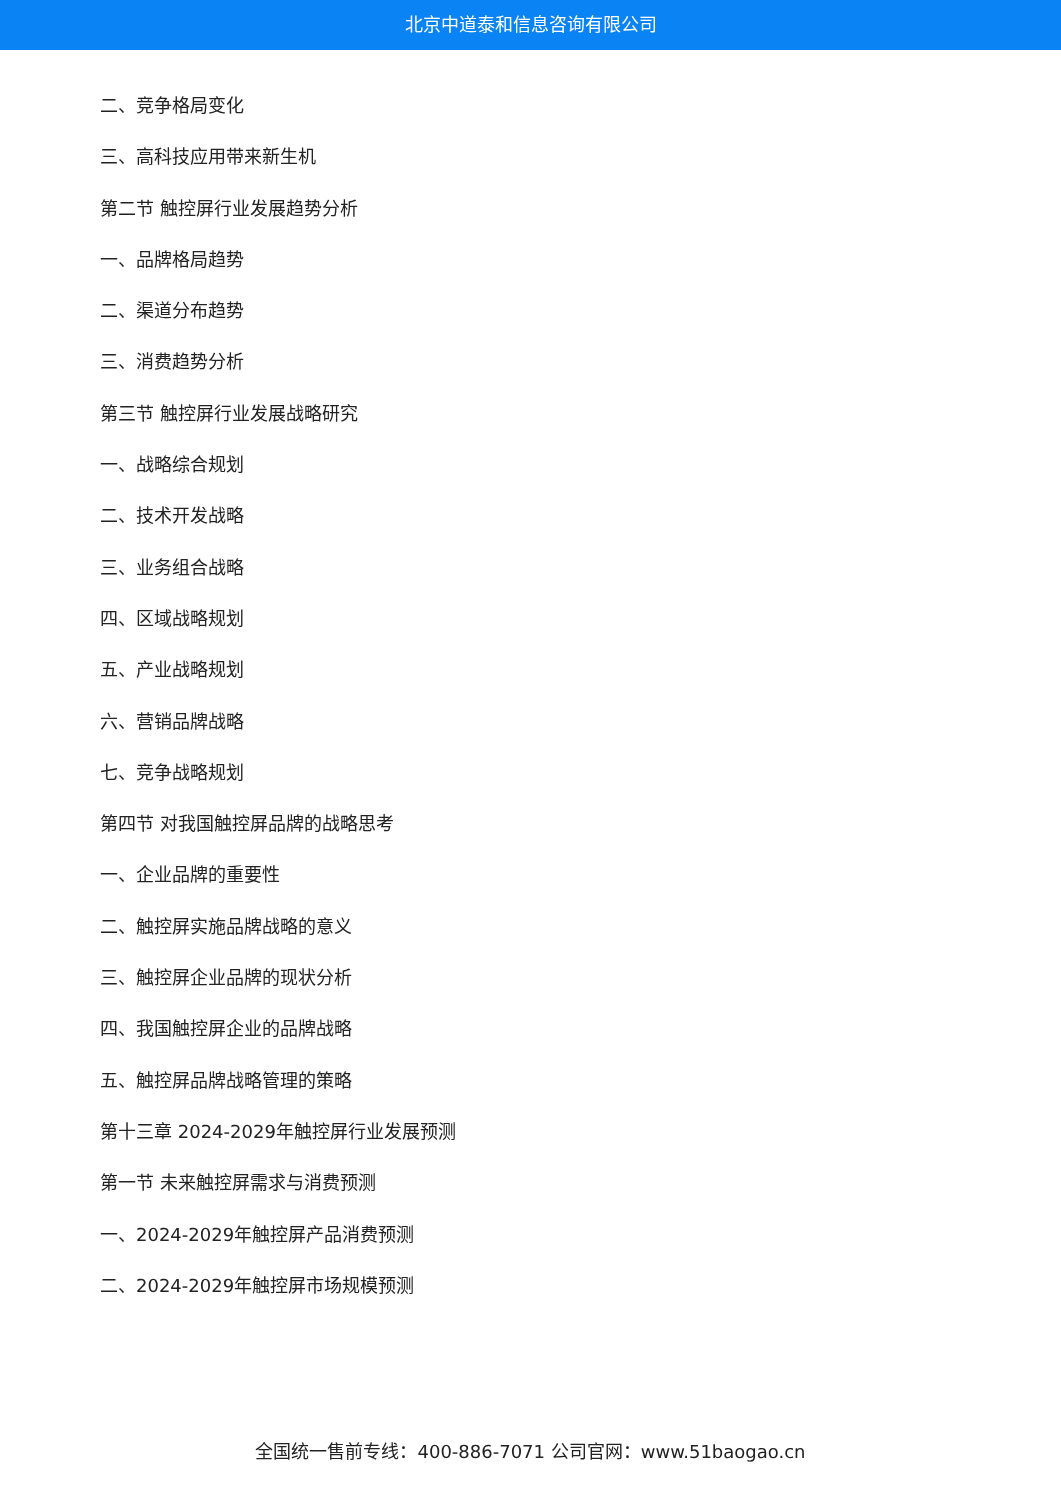北京中道泰和信息咨询有限公司
二、竞争格局变化
三、高科技应用带来新生机
第二节 触控屏行业发展趋势分析
一、品牌格局趋势
二、渠道分布趋势
三、消费趋势分析
第三节 触控屏行业发展战略研究
一、战略综合规划
二、技术开发战略
三、业务组合战略
四、区域战略规划
五、产业战略规划
六、营销品牌战略
七、竞争战略规划
第四节 对我国触控屏品牌的战略思考
一、企业品牌的重要性
二、触控屏实施品牌战略的意义
三、触控屏企业品牌的现状分析
四、我国触控屏企业的品牌战略
五、触控屏品牌战略管理的策略
第十三章 2024-2029年触控屏行业发展预测
第一节 未来触控屏需求与消费预测
一、2024-2029年触控屏产品消费预测
二、2024-2029年触控屏市场规模预测
全国统一售前专线：400-886-7071 公司官网：www.51baogao.cn